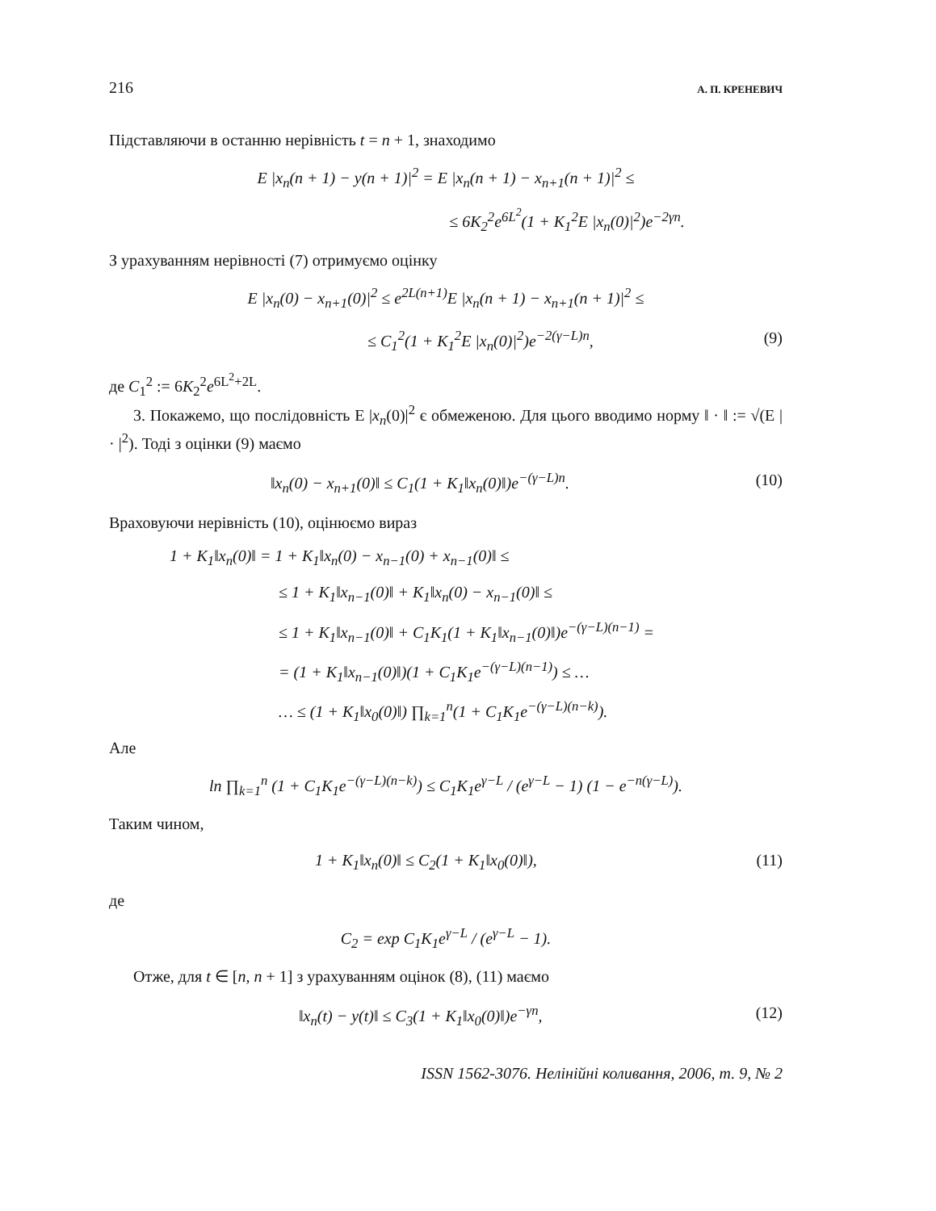216 А. П. КРЕНЕВИЧ
Підставляючи в останню нерівність t = n + 1, знаходимо
E |x<sub>n</sub>(n + 1) − y(n + 1)|<sup>2</sup> = E |x<sub>n</sub>(n + 1) − x<sub>n+1</sub>(n + 1)|<sup>2</sup> ≤
≤ 6K<sub>2</sub><sup>2</sup>e<sup>6L<sup>2</sup></sup>(1 + K<sub>1</sub><sup>2</sup>E |x<sub>n</sub>(0)|<sup>2</sup>)e<sup>−2γn</sup>.
З урахуванням нерівності (7) отримуємо оцінку
E |x<sub>n</sub>(0) − x<sub>n+1</sub>(0)|<sup>2</sup> ≤ e<sup>2L(n+1)</sup>E |x<sub>n</sub>(n + 1) − x<sub>n+1</sub>(n + 1)|<sup>2</sup> ≤
≤ C<sub>1</sub><sup>2</sup>(1 + K<sub>1</sub><sup>2</sup>E |x<sub>n</sub>(0)|<sup>2</sup>)e<sup>−2(γ−L)n</sup>, (9)
де C<sub>1</sub><sup>2</sup> := 6K<sub>2</sub><sup>2</sup>e<sup>6L<sup>2</sup>+2L</sup>.
3. Покажемо, що послідовність E |x<sub>n</sub>(0)|<sup>2</sup> є обмеженою. Для цього вводимо норму ‖ · ‖ := √(E | · |<sup>2</sup>). Тоді з оцінки (9) маємо
‖x<sub>n</sub>(0) − x<sub>n+1</sub>(0)‖ ≤ C<sub>1</sub>(1 + K<sub>1</sub>‖x<sub>n</sub>(0)‖)e<sup>−(γ−L)n</sup>. (10)
Враховуючи нерівність (10), оцінюємо вираз
1 + K<sub>1</sub>‖x<sub>n</sub>(0)‖ = 1 + K<sub>1</sub>‖x<sub>n</sub>(0) − x<sub>n−1</sub>(0) + x<sub>n−1</sub>(0)‖ ≤
≤ 1 + K<sub>1</sub>‖x<sub>n−1</sub>(0)‖ + K<sub>1</sub>‖x<sub>n</sub>(0) − x<sub>n−1</sub>(0)‖ ≤
≤ 1 + K<sub>1</sub>‖x<sub>n−1</sub>(0)‖ + C<sub>1</sub>K<sub>1</sub>(1 + K<sub>1</sub>‖x<sub>n−1</sub>(0)‖)e<sup>−(γ−L)(n−1)</sup> =
= (1 + K<sub>1</sub>‖x<sub>n−1</sub>(0)‖)(1 + C<sub>1</sub>K<sub>1</sub>e<sup>−(γ−L)(n−1)</sup>) ≤ …
… ≤ (1 + K<sub>1</sub>‖x<sub>0</sub>(0)‖) ∏<sub>k=1</sub><sup>n</sup>(1 + C<sub>1</sub>K<sub>1</sub>e<sup>−(γ−L)(n−k)</sup>).
Але
ln ∏<sub>k=1</sub><sup>n</sup> (1 + C<sub>1</sub>K<sub>1</sub>e<sup>−(γ−L)(n−k)</sup>) ≤ C<sub>1</sub>K<sub>1</sub>e<sup>γ−L</sup> / (e<sup>γ−L</sup> − 1) (1 − e<sup>−n(γ−L)</sup>).
Таким чином,
1 + K<sub>1</sub>‖x<sub>n</sub>(0)‖ ≤ C<sub>2</sub>(1 + K<sub>1</sub>‖x<sub>0</sub>(0)‖), (11)
де
C<sub>2</sub> = exp C<sub>1</sub>K<sub>1</sub>e<sup>γ−L</sup> / (e<sup>γ−L</sup> − 1).
Отже, для t ∈ [n, n + 1] з урахуванням оцінок (8), (11) маємо
‖x<sub>n</sub>(t) − y(t)‖ ≤ C<sub>3</sub>(1 + K<sub>1</sub>‖x<sub>0</sub>(0)‖)e<sup>−γn</sup>, (12)
ISSN 1562-3076. Нелінійні коливання, 2006, т. 9, № 2